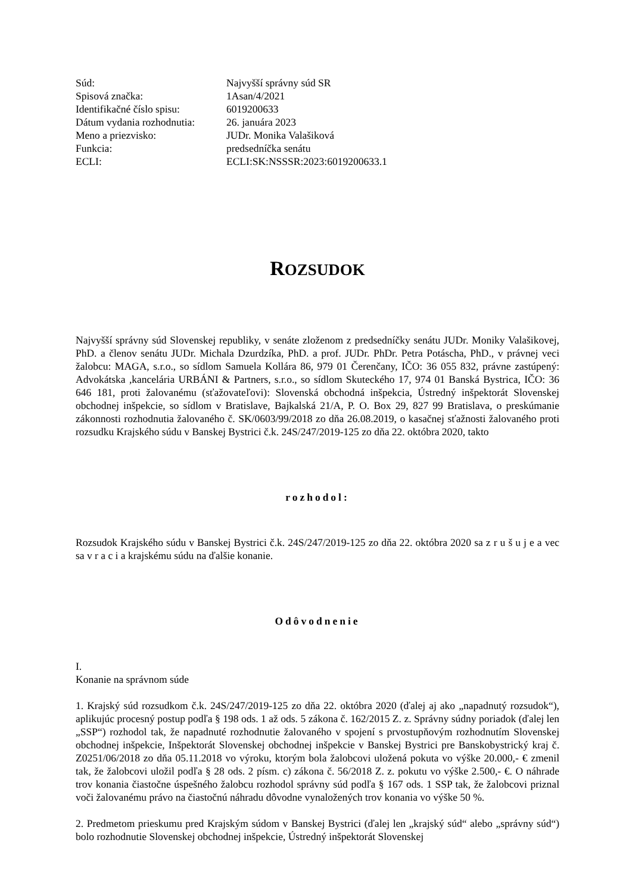| Súd: | Najvyšší správny súd SR |
| Spisová značka: | 1Asan/4/2021 |
| Identifikačné číslo spisu: | 6019200633 |
| Dátum vydania rozhodnutia: | 26. januára 2023 |
| Meno a priezvisko: | JUDr. Monika Valašiková |
| Funkcia: | predsedníčka senátu |
| ECLI: | ECLI:SK:NSSSR:2023:6019200633.1 |
ROZSUDOK
Najvyšší správny súd Slovenskej republiky, v senáte zloženom z predsedníčky senátu JUDr. Moniky Valašikovej, PhD. a členov senátu JUDr. Michala Dzurdzíka, PhD. a prof. JUDr. PhDr. Petra Potáscha, PhD., v právnej veci žalobcu: MAGA, s.r.o., so sídlom Samuela Kollára 86, 979 01 Čerenčany, IČO: 36 055 832, právne zastúpený: Advokátska ,kancelária URBÁNI & Partners, s.r.o., so sídlom Skuteckého 17, 974 01 Banská Bystrica, IČO: 36 646 181, proti žalovanému (sťažovateľovi): Slovenská obchodná inšpekcia, Ústredný inšpektorát Slovenskej obchodnej inšpekcie, so sídlom v Bratislave, Bajkalská 21/A, P. O. Box 29, 827 99 Bratislava, o preskúmanie zákonnosti rozhodnutia žalovaného č. SK/0603/99/2018 zo dňa 26.08.2019, o kasačnej sťažnosti žalovaného proti rozsudku Krajského súdu v Banskej Bystrici č.k. 24S/247/2019-125 zo dňa 22. októbra 2020, takto
rozhodol:
Rozsudok Krajského súdu v Banskej Bystrici č.k. 24S/247/2019-125 zo dňa 22. októbra 2020 sa z r u š u j e a vec sa v r a c i a krajskému súdu na ďalšie konanie.
Odôvodnenie
I.
Konanie na správnom súde
1. Krajský súd rozsudkom č.k. 24S/247/2019-125 zo dňa 22. októbra 2020 (ďalej aj ako „napadnutý rozsudok“), aplikujúc procesný postup podľa § 198 ods. 1 až ods. 5 zákona č. 162/2015 Z. z. Správny súdny poriadok (ďalej len „SSP“) rozhodol tak, že napadnuté rozhodnutie žalovaného v spojení s prvostupňovým rozhodnutím Slovenskej obchodnej inšpekcie, Inšpektorát Slovenskej obchodnej inšpekcie v Banskej Bystrici pre Banskobystrický kraj č. Z0251/06/2018 zo dňa 05.11.2018 vo výroku, ktorým bola žalobcovi uložená pokuta vo výške 20.000,- € zmenil tak, že žalobcovi uložil podľa § 28 ods. 2 písm. c) zákona č. 56/2018 Z. z. pokutu vo výške 2.500,- €. O náhrade trov konania čiastočne úspešného žalobcu rozhodol správny súd podľa § 167 ods. 1 SSP tak, že žalobcovi priznal voči žalovanému právo na čiastočnú náhradu dôvodne vynaložených trov konania vo výške 50 %.
2. Predmetom prieskumu pred Krajským súdom v Banskej Bystrici (ďalej len „krajský súd“ alebo „správny súd“) bolo rozhodnutie Slovenskej obchodnej inšpekcie, Ústredný inšpektorát Slovenskej